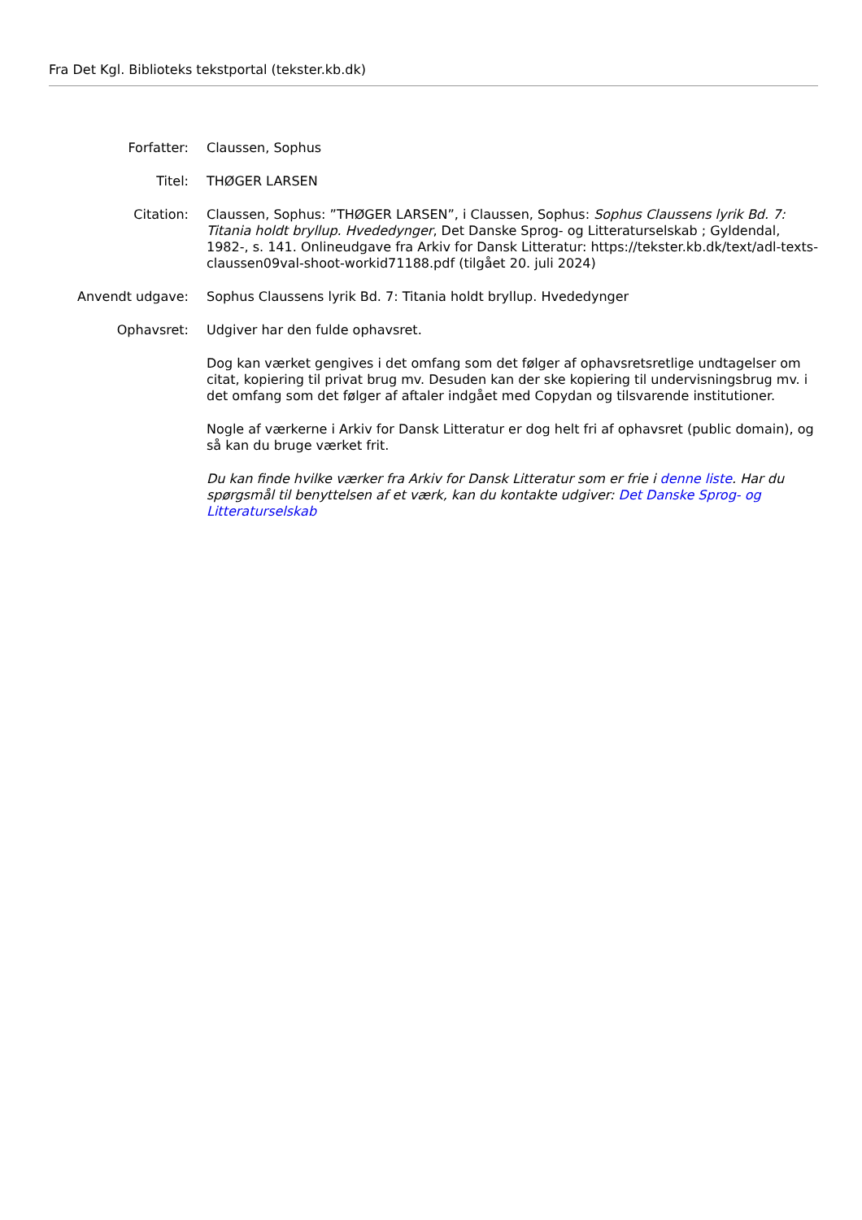Fra Det Kgl. Biblioteks tekstportal (tekster.kb.dk)
| Forfatter: | Claussen, Sophus |
| Titel: | THØGER LARSEN |
| Citation: | Claussen, Sophus: ”THØGER LARSEN”, i Claussen, Sophus: Sophus Claussens lyrik Bd. 7: Titania holdt bryllup. Hvededynger , Det Danske Sprog- og Litteraturselskab ; Gyldendal, 1982-, s. 141. Onlineudgave fra Arkiv for Dansk Litteratur: https://tekster.kb.dk/text/adl-texts-claussen09val-shoot-workid71188.pdf (tilgået 20. juli 2024) |
| Anvendt udgave: | Sophus Claussens lyrik Bd. 7: Titania holdt bryllup. Hvededynger |
| Ophavsret: | Udgiver har den fulde ophavsret. Dog kan værket gengives i det omfang som det følger af ophavsretsretlige undtagelser om citat, kopiering til privat brug mv. Desuden kan der ske kopiering til undervisningsbrug mv. i det omfang som det følger af aftaler indgået med Copydan og tilsvarende institutioner. Nogle af værkerne i Arkiv for Dansk Litteratur er dog helt fri af ophavsret (public domain), og så kan du bruge værket frit. Du kan finde hvilke værker fra Arkiv for Dansk Litteratur som er frie i denne liste . Har du spørgsmål til benyttelsen af et værk, kan du kontakte udgiver: Det Danske Sprog- og Litteraturselskab |